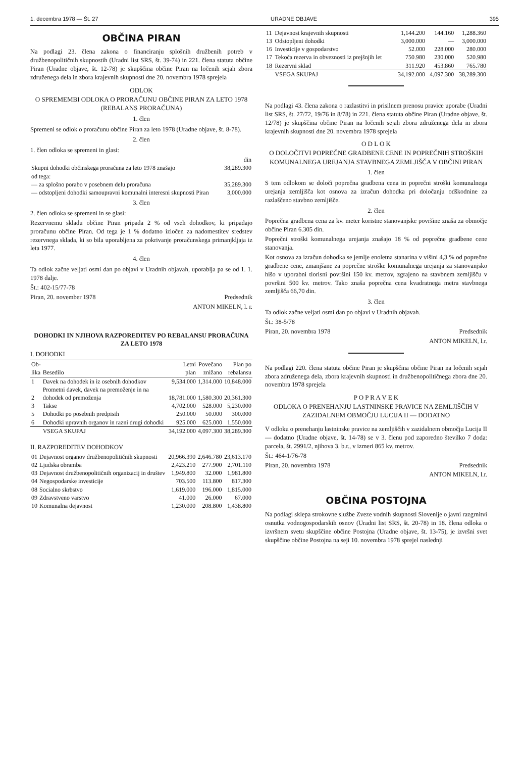1. decembra 1978 — Št. 27 URADNE OBJAVE 395
OBČINA PIRAN
Na podlagi 23. člena zakona o financiranju splošnih družbenih potreb v družbenopolitičnih skupnostih (Uradni list SRS, št. 39-74) in 221. člena statuta občine Piran (Uradne objave, št. 12-78) je skupščina občine Piran na ločenih sejah zbora združenega dela in zbora krajevnih skupnosti dne 20. novembra 1978 sprejela
ODLOK
O SPREMEMBI ODLOKA O PRORAČUNU OBČINE PIRAN ZA LETO 1978 (REBALANS PRORAČUNA)
1. člen
Spremeni se odlok o proračunu občine Piran za leto 1978 (Uradne objave, št. 8-78).
2. člen
1. člen odloka se spremeni in glasi:
| | din |
| Skupni dohodki občinskega proračuna za leto 1978 znašajo | 38,289.300 |
| od tega: | |
| — za splošno porabo v posebnem delu proračuna | 35,289.300 |
| — odstopljeni dohodki samoupravni komunalni interesni skupnosti Piran | 3,000.000 |
3. člen
2. člen odloka se spremeni in se glasi:
Rezervnemu skladu občine Piran pripada 2 % od vseh dohodkov, ki pripadajo proračunu občine Piran. Od tega je 1 % dodatno izločen za nadomestitev sredstev rezervnega sklada, ki so bila uporabljena za pokrivanje proračunskega primanjkljaja iz leta 1977.
4. člen
Ta odlok začne veljati osmi dan po objavi v Uradnih objavah, uporablja pa se od 1. 1. 1978 dalje.
Št.: 402-15/77-78
Piran, 20. november 1978 Predsednik
ANTON MIKELN, l. r.
DOHODKI IN NJIHOVA RAZPOREDITEV PO REBALANSU PRORAČUNA ZA LETO 1978
I. DOHODKI
| Ob- lika | Besedilo | Letni plan | Povečano znižano | Plan po rebalansu |
| --- | --- | --- | --- | --- |
| 1 | Davek na dohodek in iz osebnih dohodkov | 9,534.000 | 1,314.000 | 10,848.000 |
| 2 | Prometni davek, davek na premoženje in na dohodek od premoženja | 18,781.000 | 1,580.300 | 20,361.300 |
| 3 | Takse | 4,702.000 | 528.000 | 5,230.000 |
| 5 | Dohodki po posebnih predpisih | 250.000 | 50.000 | 300.000 |
| 6 | Dohodki upravnih organov in razni drugi dohodki | 925.000 | 625.000 | 1,550.000 |
| | VSEGA SKUPAJ | 34,192.000 | 4,097.300 | 38,289.300 |
II. RAZPOREDITEV DOHODKOV
| 01 | Dejavnost organov družbenopolitičnih skupnosti | 20,966.390 | 2,646.780 | 23,613.170 |
| 02 | Ljudska obramba | 2,423.210 | 277.900 | 2,701.110 |
| 03 | Dejavnost družbenopolitičnih organizacij in društev | 1,949.800 | 32.000 | 1,981.800 |
| 04 | Negospodarske investicije | 703.500 | 113.800 | 817.300 |
| 08 | Socialno skrbstvo | 1,619.000 | 196.000 | 1,815.000 |
| 09 | Zdravstveno varstvo | 41.000 | 26.000 | 67.000 |
| 10 | Komunalna dejavnost | 1,230.000 | 208.800 | 1,438.800 |
| 11 | Dejavnost krajevnih skupnosti | 1,144.200 | 144.160 | 1,288.360 |
| 13 | Odstopljeni dohodki | 3,000.000 | — | 3,000.000 |
| 16 | Investicije v gospodarstvo | 52.000 | 228.000 | 280.000 |
| 17 | Tekoča rezerva in obveznosti iz prejšnjih let | 750.980 | 230.000 | 520.980 |
| 18 | Rezervni sklad | 311.920 | 453.860 | 765.780 |
| | VSEGA SKUPAJ | 34,192.000 | 4,097.300 | 38,289.300 |
Na podlagi 43. člena zakona o razlastitvi in prisilnem prenosu pravice uporabe (Uradni list SRS, št. 27/72, 19/76 in 8/78) in 221. člena statuta občine Piran (Uradne objave, št. 12/78) je skupščina občine Piran na ločenih sejah zbora združenega dela in zbora krajevnih skupnosti dne 20. novembra 1978 sprejela
O D L O K
O DOLOČITVI POPREČNE GRADBENE CENE IN POPREČNIH STROŠKIH KOMUNALNEGA UREJANJA STAVBNEGA ZEMLJIŠČA V OBČINI PIRAN
1. člen
S tem odlokom se določi poprečna gradbena cena in poprečni stroški komunalnega urejanja zemljišča kot osnova za izračun dohodka pri določanju odškodnine za razlaščeno stavbno zemljišče.
2. člen
Poprečna gradbena cena za kv. meter koristne stanovanjske površine znaša za območje občine Piran 6.305 din.
Poprečni stroški komunalnega urejanja znašajo 18 % od poprečne gradbene cene stanovanja.
Kot osnova za izračun dohodka se jemlje enoletna stanarina v višini 4,3 % od poprečne gradbene cene, zmanjšane za poprečne stroške komunalnega urejanja za stanovanjsko hišo v uporabni tlorisni površini 150 kv. metrov, zgrajeno na stavbnem zemljišču v površini 500 kv. metrov. Tako znaša poprečna cena kvadratnega metra stavbnega zemljišča 66,70 din.
3. člen
Ta odlok začne veljati osmi dan po objavi v Uradnih objavah.
Št.: 38-5/78
Piran, 20. novembra 1978 Predsednik
ANTON MIKELN, l.r.
Na podlagi 220. člena statuta občine Piran je skupščina občine Piran na ločenih sejah zbora združenega dela, zbora krajevnih skupnosti in družbenopolitičnega zbora dne 20. novembra 1978 sprejela
P O P R A V E K
ODLOKA O PRENEHANJU LASTNINSKE PRAVICE NA ZEMLJIŠČIH V ZAZIDALNEM OBMOČJU LUCIJA II — DODATNO
V odloku o prenehanju lastninske pravice na zemljiščih v zazidalnem območju Lucija II — dodatno (Uradne objave, št. 14-78) se v 3. členu pod zaporedno številko 7 doda: parcela, št. 2991/2, njihova 3. b.r., v izmeri 865 kv. metrov.
Št.: 464-1/76-78
Piran, 20. novembra 1978 Predsednik
ANTON MIKELN, l.r.
OBČINA POSTOJNA
Na podlagi sklepa strokovne službe Zveze vodnih skupnosti Slovenije o javni razgrnitvi osnutka vodnogospodarskih osnov (Uradni list SRS, št. 20-78) in 18. člena odloka o izvršnem svetu skupščine občine Postojna (Uradne objave, št. 13-75), je izvršni svet skupščine občine Postojna na seji 10. novembra 1978 sprejel naslednji